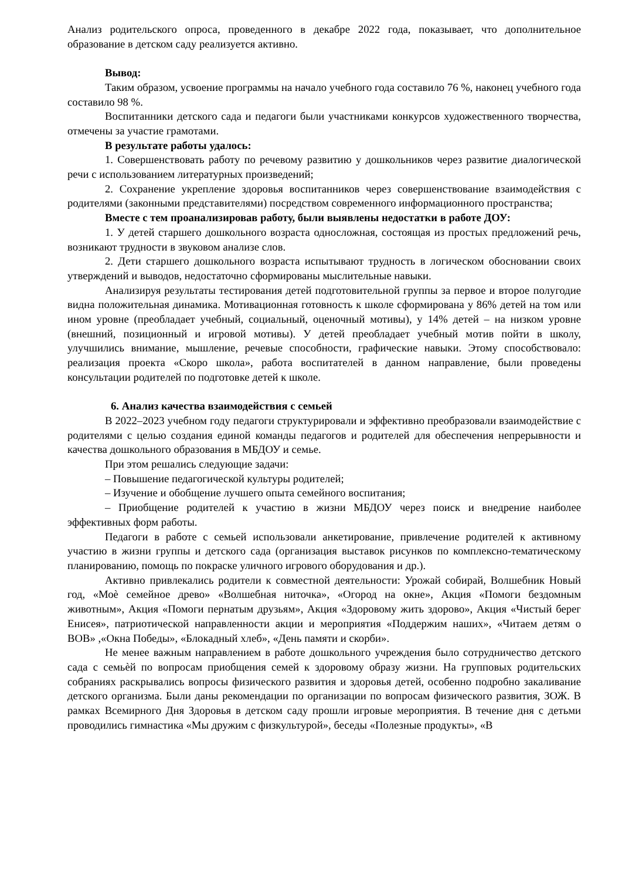Анализ родительского опроса, проведенного в декабре 2022 года, показывает, что дополнительное образование в детском саду реализуется активно.
Вывод:
Таким образом, усвоение программы на начало учебного года составило 76 %, наконец учебного года составило 98 %.
Воспитанники детского сада и педагоги были участниками конкурсов художественного творчества, отмечены за участие грамотами.
В результате работы удалось:
1. Совершенствовать работу по речевому развитию у дошкольников через развитие диалогической речи с использованием литературных произведений;
2. Сохранение укрепление здоровья воспитанников через совершенствование взаимодействия с родителями (законными представителями) посредством современного информационного пространства;
Вместе с тем проанализировав работу, были выявлены недостатки в работе ДОУ:
1. У детей старшего дошкольного возраста односложная, состоящая из простых предложений речь, возникают трудности в звуковом анализе слов.
2. Дети старшего дошкольного возраста испытывают трудность в логическом обосновании своих утверждений и выводов, недостаточно сформированы мыслительные навыки.
Анализируя результаты тестирования детей подготовительной группы за первое и второе полугодие видна положительная динамика. Мотивационная готовность к школе сформирована у 86% детей на том или ином уровне (преобладает учебный, социальный, оценочный мотивы), у 14% детей – на низком уровне (внешний, позиционный и игровой мотивы). У детей преобладает учебный мотив пойти в школу, улучшились внимание, мышление, речевые способности, графические навыки. Этому способствовало: реализация проекта «Скоро школа», работа воспитателей в данном направление, были проведены консультации родителей по подготовке детей к школе.
6. Анализ качества взаимодействия с семьей
В 2022–2023 учебном году педагоги структурировали и эффективно преобразовали взаимодействие с родителями с целью создания единой команды педагогов и родителей для обеспечения непрерывности и качества дошкольного образования в МБДОУ и семье.
При этом решались следующие задачи:
– Повышение педагогической культуры родителей;
– Изучение и обобщение лучшего опыта семейного воспитания;
– Приобщение родителей к участию в жизни МБДОУ через поиск и внедрение наиболее эффективных форм работы.
Педагоги в работе с семьей использовали анкетирование, привлечение родителей к активному участию в жизни группы и детского сада (организация выставок рисунков по комплексно-тематическому планированию, помощь по покраске уличного игрового оборудования и др.).
Активно привлекались родители к совместной деятельности: Урожай собирай, Волшебник Новый год, «Моѐ семейное древо» «Волшебная ниточка», «Огород на окне», Акция «Помоги бездомным животным», Акция «Помоги пернатым друзьям», Акция «Здоровому жить здорово», Акция «Чистый берег Енисея», патриотической направленности акции и мероприятия «Поддержим наших», «Читаем детям о ВОВ» ,«Окна Победы», «Блокадный хлеб», «День памяти и скорби».
Не менее важным направлением в работе дошкольного учреждения было сотрудничество детского сада с семьѐй по вопросам приобщения семей к здоровому образу жизни. На групповых родительских собраниях раскрывались вопросы физического развития и здоровья детей, особенно подробно закаливание детского организма. Были даны рекомендации по организации по вопросам физического развития, ЗОЖ. В рамках Всемирного Дня Здоровья в детском саду прошли игровые мероприятия. В течение дня с детьми проводились гимнастика «Мы дружим с физкультурой», беседы «Полезные продукты», «В